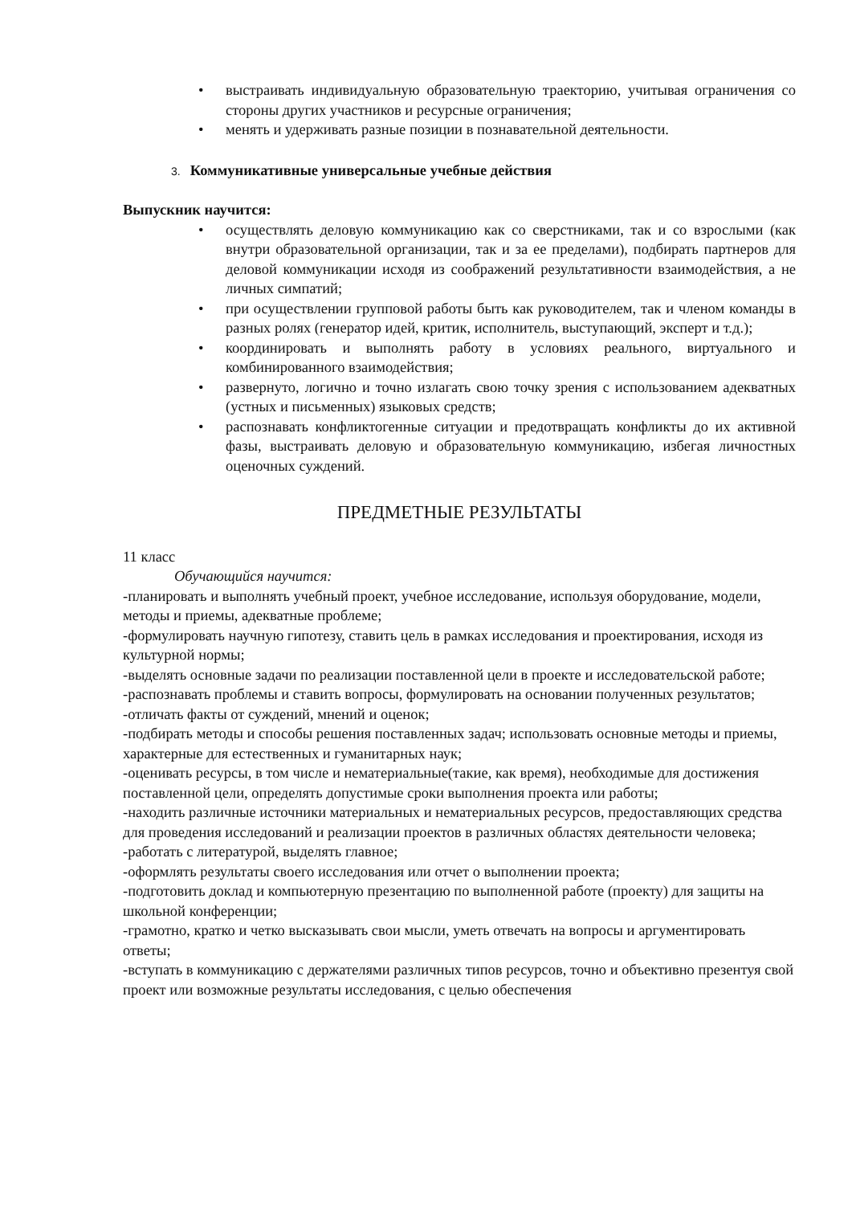• выстраивать индивидуальную образовательную траекторию, учитывая ограничения со стороны других участников и ресурсные ограничения;
• менять и удерживать разные позиции в познавательной деятельности.
3. Коммуникативные универсальные учебные действия
Выпускник научится:
• осуществлять деловую коммуникацию как со сверстниками, так и со взрослыми (как внутри образовательной организации, так и за ее пределами), подбирать партнеров для деловой коммуникации исходя из соображений результативности взаимодействия, а не личных симпатий;
• при осуществлении групповой работы быть как руководителем, так и членом команды в разных ролях (генератор идей, критик, исполнитель, выступающий, эксперт и т.д.);
• координировать и выполнять работу в условиях реального, виртуального и комбинированного взаимодействия;
• развернуто, логично и точно излагать свою точку зрения с использованием адекватных (устных и письменных) языковых средств;
• распознавать конфликтогенные ситуации и предотвращать конфликты до их активной фазы, выстраивать деловую и образовательную коммуникацию, избегая личностных оценочных суждений.
ПРЕДМЕТНЫЕ РЕЗУЛЬТАТЫ
11 класс
Обучающийся научится:
-планировать и выполнять учебный проект, учебное исследование, используя оборудование, модели, методы и приемы, адекватные проблеме;
-формулировать научную гипотезу, ставить цель в рамках исследования и проектирования, исходя из культурной нормы;
-выделять основные задачи по реализации поставленной цели в проекте и исследовательской работе;
-распознавать проблемы и ставить вопросы, формулировать на основании полученных результатов;
-отличать факты от суждений, мнений и оценок;
-подбирать методы и способы решения поставленных задач; использовать основные методы и приемы, характерные для естественных и гуманитарных наук;
-оценивать ресурсы, в том числе и нематериальные(такие, как время), необходимые для достижения поставленной цели, определять допустимые сроки выполнения проекта или работы;
-находить различные источники материальных и нематериальных ресурсов, предоставляющих средства для проведения исследований и реализации проектов в различных областях деятельности человека;
-работать с литературой, выделять главное;
-оформлять результаты своего исследования или отчет о выполнении проекта;
-подготовить доклад и компьютерную презентацию по выполненной работе (проекту) для защиты на школьной конференции;
-грамотно, кратко и четко высказывать свои мысли, уметь отвечать на вопросы и аргументировать ответы;
-вступать в коммуникацию с держателями различных типов ресурсов, точно и объективно презентуя свой проект или возможные результаты исследования, с целью обеспечения